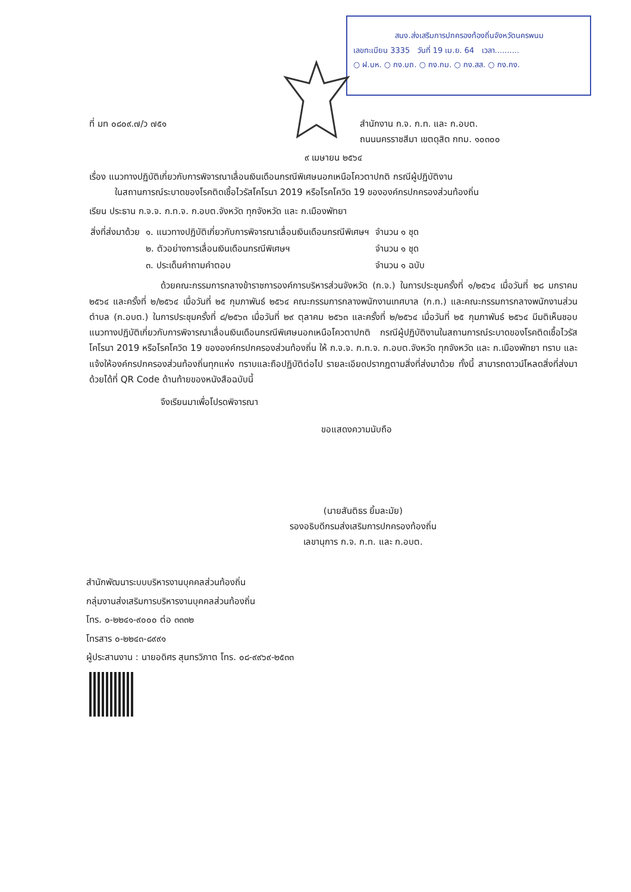สนง.ส่งเสริมการปกครองท้องถิ่นจังหวัดนครพนม
เลขทะเบียน 3335 วันที่ 19 เม.ย. 64 เวลา..........
○ ฝ.บห. ○ กง.บถ. ○ กง.กม. ○ กง.สส. ○ กง.กง.
ที่ มท ๐๘๐๙.๗/ว ๗๕๑ สำนักงาน ก.จ. ก.ท. และ ก.อบต.
ถนนนครราชสีมา เขตดุสิต กทม. ๑๐๓๐๐
๙ เมษายน ๒๕๖๔
เรื่อง แนวทางปฏิบัติเกี่ยวกับการพิจารณาเลื่อนเงินเดือนกรณีพิเศษนอกเหนือโควตาปกติ กรณีผู้ปฏิบัติงาน
ในสถานการณ์ระบาดของโรคติดเชื้อไวรัสโคโรนา 2019 หรือโรคโควิด 19 ขององค์กรปกครองส่วนท้องถิ่น
เรียน ประธาน ก.จ.จ. ก.ท.จ. ก.อบต.จังหวัด ทุกจังหวัด และ ก.เมืองพัทยา
| สิ่งที่ส่งมาด้วย | ๑. แนวทางปฏิบัติเกี่ยวกับการพิจารณาเลื่อนเงินเดือนกรณีพิเศษฯ | จำนวน ๑ ชุด |
| | ๒. ตัวอย่างการเลื่อนเงินเดือนกรณีพิเศษฯ | จำนวน ๑ ชุด |
| | ๓. ประเด็นคำถามคำตอบ | จำนวน ๑ ฉบับ |
ด้วยคณะกรรมการกลางข้าราชการองค์การบริหารส่วนจังหวัด (ก.จ.) ในการประชุมครั้งที่ ๑/๒๕๖๔ เมื่อวันที่ ๒๘ มกราคม ๒๕๖๔ และครั้งที่ ๒/๒๕๖๔ เมื่อวันที่ ๒๕ กุมภาพันธ์ ๒๕๖๔ คณะกรรมการกลางพนักงานเทศบาล (ก.ท.) และคณะกรรมการกลางพนักงานส่วนตำบล (ก.อบต.) ในการประชุมครั้งที่ ๘/๒๕๖๓ เมื่อวันที่ ๒๙ ตุลาคม ๒๕๖๓ และครั้งที่ ๒/๒๕๖๔ เมื่อวันที่ ๒๕ กุมภาพันธ์ ๒๕๖๔ มีมติเห็นชอบแนวทางปฏิบัติเกี่ยวกับการพิจารณาเลื่อนเงินเดือนกรณีพิเศษนอกเหนือโควตาปกติ กรณีผู้ปฏิบัติงานในสถานการณ์ระบาดของโรคติดเชื้อไวรัสโคโรนา 2019 หรือโรคโควิด 19 ขององค์กรปกครองส่วนท้องถิ่น ให้ ก.จ.จ. ก.ท.จ. ก.อบต.จังหวัด ทุกจังหวัด และ ก.เมืองพัทยา ทราบ และแจ้งให้องค์กรปกครองส่วนท้องถิ่นทุกแห่ง ทราบและถือปฏิบัติต่อไป รายละเอียดปรากฏตามสิ่งที่ส่งมาด้วย ทั้งนี้ สามารถดาวน์โหลดสิ่งที่ส่งมาด้วยได้ที่ QR Code ด้านท้ายของหนังสือฉบับนี้
จึงเรียนมาเพื่อโปรดพิจารณา
ขอแสดงความนับถือ
(นายสันติธร ยิ้มละมัย)
รองอธิบดีกรมส่งเสริมการปกครองท้องถิ่น
เลขานุการ ก.จ. ก.ท. และ ก.อบต.
สำนักพัฒนาระบบบริหารงานบุคคลส่วนท้องถิ่น
กลุ่มงานส่งเสริมการบริหารงานบุคคลส่วนท้องถิ่น
โทร. ๐-๒๒๔๑-๙๐๐๐ ต่อ ๓๓๓๒
โทรสาร ๐-๒๒๔๓-๘๙๙๑
ผู้ประสานงาน : นายอดิศร สุนทรวิภาต โทร. ๐๘-๙๙๖๙-๒๕๓๓